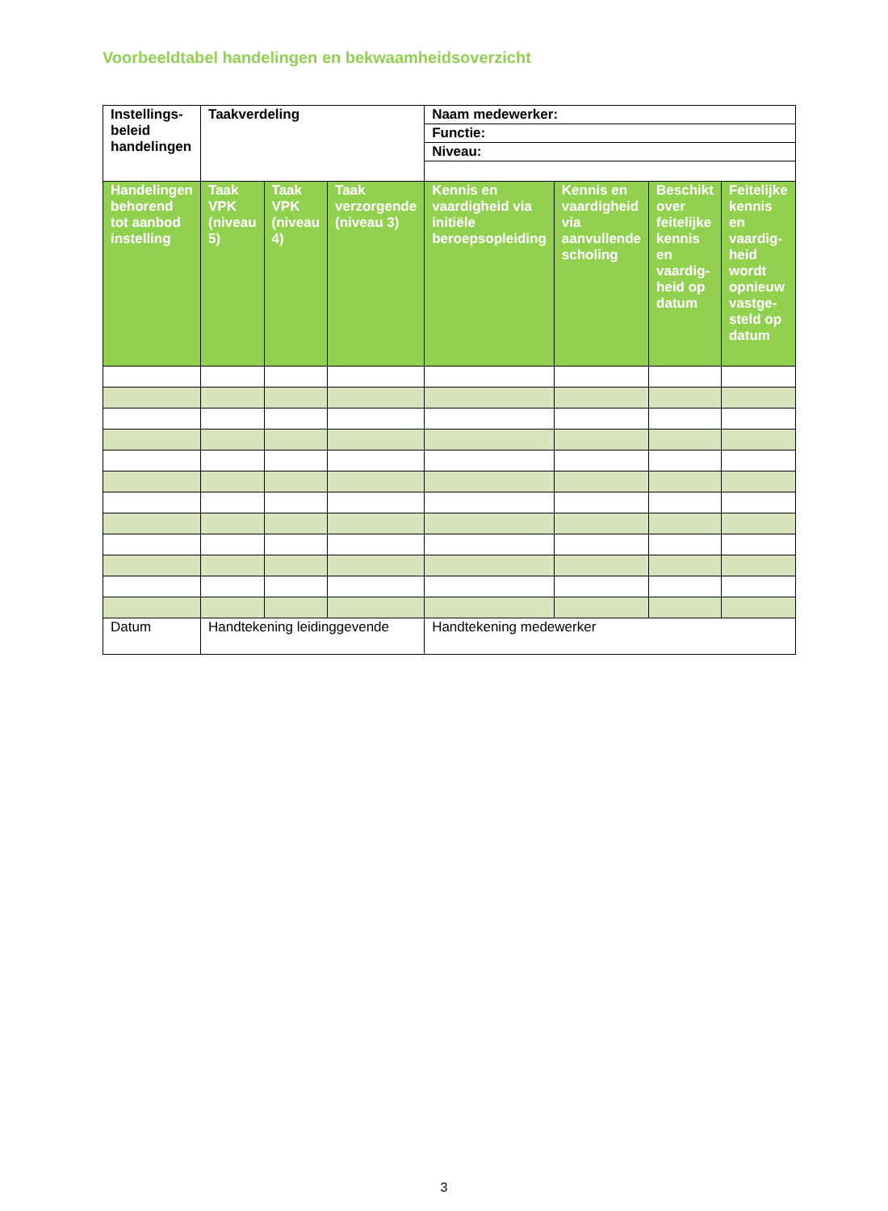Voorbeeldtabel handelingen en bekwaamheidsoverzicht
| Instellings- beleid handelingen | Taakverdeling | | | Naam medewerker: | | | |
| --- | --- | --- | --- | --- | --- | --- | --- |
| | | | | Functie: | | | |
| | | | | Niveau: | | | |
| Handelingen behorend tot aanbod instelling | Taak VPK (niveau 5) | Taak VPK (niveau 4) | Taak verzorgende (niveau 3) | Kennis en vaardigheid via initiële beroepsopleiding | Kennis en vaardigheid via aanvullende scholing | Beschikt over feitelijke kennis en vaardig-heid op datum | Feitelijke kennis en vaardig-heid wordt opnieuw vastge-steld op datum |
| Datum | Handtekening leidinggevende | | | Handtekening medewerker | | | |
3